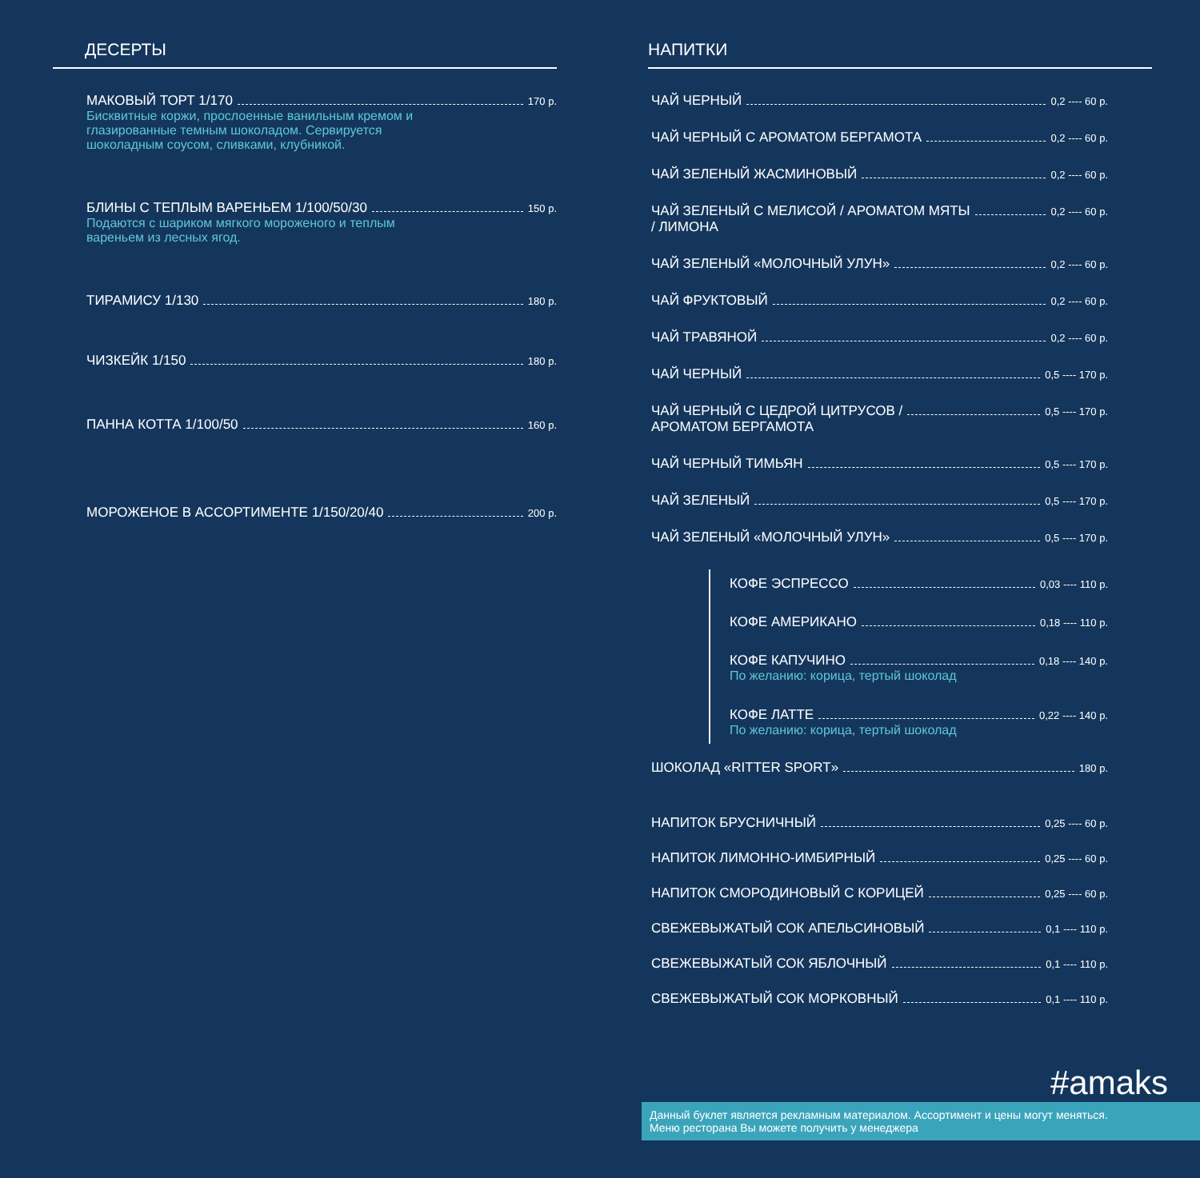ДЕСЕРТЫ
МАКОВЫЙ ТОРТ 1/170 170 р.
Бисквитные коржи, прослоенные ванильным кремом и глазированные темным шоколадом. Сервируется шоколадным соусом, сливками, клубникой.
БЛИНЫ С ТЕПЛЫМ ВАРЕНЬЕМ 1/100/50/30 150 р.
Подаются с шариком мягкого мороженого и теплым вареньем из лесных ягод.
ТИРАМИСУ 1/130 180 р.
ЧИЗКЕЙК 1/150 180 р.
ПАННА КОТТА 1/100/50 160 р.
МОРОЖЕНОЕ В АССОРТИМЕНТЕ 1/150/20/40 200 р.
НАПИТКИ
ЧАЙ ЧЕРНЫЙ 0,2 ---- 60 р.
ЧАЙ ЧЕРНЫЙ С АРОМАТОМ БЕРГАМОТА 0,2 ---- 60 р.
ЧАЙ ЗЕЛЕНЫЙ ЖАСМИНОВЫЙ 0,2 ---- 60 р.
ЧАЙ ЗЕЛЕНЫЙ С МЕЛИСОЙ / АРОМАТОМ МЯТЫ
/ ЛИМОНА 0,2 ---- 60 р.
ЧАЙ ЗЕЛЕНЫЙ «МОЛОЧНЫЙ УЛУН» 0,2 ---- 60 р.
ЧАЙ ФРУКТОВЫЙ 0,2 ---- 60 р.
ЧАЙ ТРАВЯНОЙ 0,2 ---- 60 р.
ЧАЙ ЧЕРНЫЙ 0,5 ---- 170 р.
ЧАЙ ЧЕРНЫЙ С ЦЕДРОЙ ЦИТРУСОВ /
АРОМАТОМ БЕРГАМОТА 0,5 ---- 170 р.
ЧАЙ ЧЕРНЫЙ ТИМЬЯН 0,5 ---- 170 р.
ЧАЙ ЗЕЛЕНЫЙ 0,5 ---- 170 р.
ЧАЙ ЗЕЛЕНЫЙ «МОЛОЧНЫЙ УЛУН» 0,5 ---- 170 р.
КОФЕ ЭСПРЕССО 0,03 ---- 110 р.
КОФЕ АМЕРИКАНО 0,18 ---- 110 р.
КОФЕ КАПУЧИНО 0,18 ---- 140 р.
По желанию: корица, тертый шоколад
КОФЕ ЛАТТЕ 0,22 ---- 140 р.
По желанию: корица, тертый шоколад
ШОКОЛАД «RITTER SPORT» 180 р.
НАПИТОК БРУСНИЧНЫЙ 0,25 ---- 60 р.
НАПИТОК ЛИМОННО-ИМБИРНЫЙ 0,25 ---- 60 р.
НАПИТОК СМОРОДИНОВЫЙ С КОРИЦЕЙ 0,25 ---- 60 р.
СВЕЖЕВЫЖАТЫЙ СОК АПЕЛЬСИНОВЫЙ 0,1 ---- 110 р.
СВЕЖЕВЫЖАТЫЙ СОК ЯБЛОЧНЫЙ 0,1 ---- 110 р.
СВЕЖЕВЫЖАТЫЙ СОК МОРКОВНЫЙ 0,1 ---- 110 р.
#amaks
Данный буклет является рекламным материалом. Ассортимент и цены могут меняться.
Меню ресторана Вы можете получить у менеджера